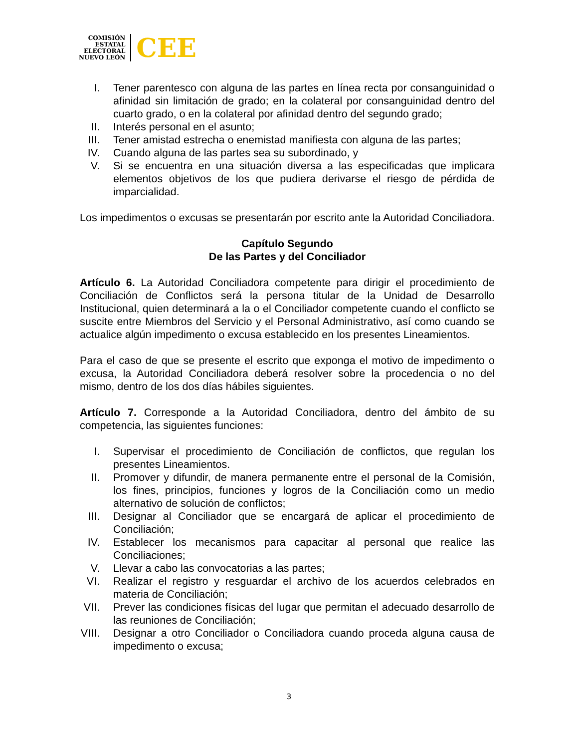COMISIÓN
ESTATAL
ELECTORAL
NUEVO LEÓN
CEE
I. Tener parentesco con alguna de las partes en línea recta por consanguinidad o afinidad sin limitación de grado; en la colateral por consanguinidad dentro del cuarto grado, o en la colateral por afinidad dentro del segundo grado;
II. Interés personal en el asunto;
III.
Tener amistad estrecha o enemistad manifiesta con alguna de las partes;
IV. Cuando alguna de las partes sea su subordinado, y
V. Si se encuentra en una situación diversa a las especificadas que implicara elementos objetivos de los que pudiera derivarse el riesgo de pérdida de imparcialidad.
Los impedimentos o excusas se presentarán por escrito ante la Autoridad Conciliadora.
Capítulo Segundo
De las Partes y del Conciliador
Artículo 6. La Autoridad Conciliadora competente para dirigir el procedimiento de Conciliación de Conflictos será la persona titular de la Unidad de Desarrollo Institucional, quien determinará a la o el Conciliador competente cuando el conflicto se suscite entre Miembros del Servicio y el Personal Administrativo, así como cuando se actualice algún impedimento o excusa establecido en los presentes Lineamientos.
Para el caso de que se presente el escrito que exponga el motivo de impedimento o excusa, la Autoridad Conciliadora deberá resolver sobre la procedencia o no del mismo, dentro de los dos días hábiles siguientes.
Artículo 7. Corresponde a la Autoridad Conciliadora, dentro del ámbito de su competencia, las siguientes funciones:
I. Supervisar el procedimiento de Conciliación de conflictos, que regulan los presentes Lineamientos.
II. Promover y difundir, de manera permanente entre el personal de la Comisión, los fines, principios, funciones y logros de la Conciliación como un medio alternativo de solución de conflictos;
III.
Designar al Conciliador que se encargará de aplicar el procedimiento de Conciliación;
IV. Establecer los mecanismos para capacitar al personal que realice las Conciliaciones;
V. Llevar a cabo las convocatorias a las partes;
VI. Realizar el registro y resguardar el archivo de los acuerdos celebrados en materia de Conciliación;
VII.
Prever las condiciones físicas del lugar que permitan el adecuado desarrollo de las reuniones de Conciliación;
VIII.
Designar a otro Conciliador o Conciliadora cuando proceda alguna causa de impedimento o excusa;
3